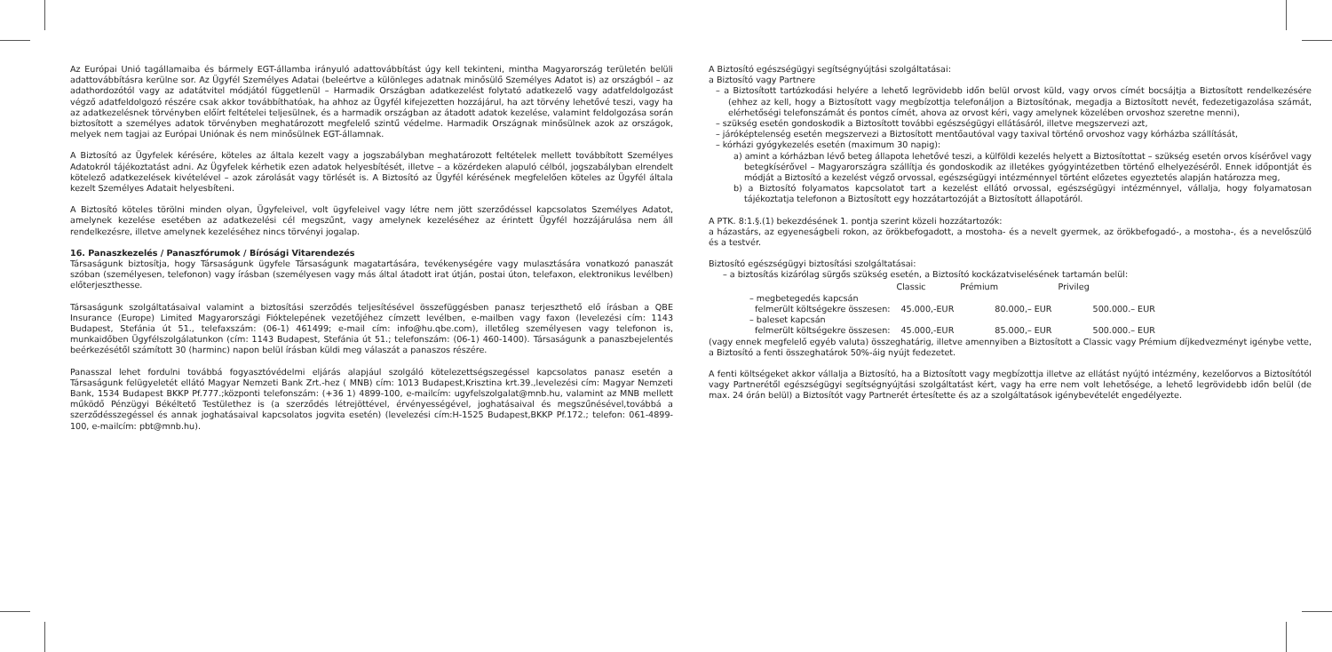Az Európai Unió tagállamaiba és bármely EGT-államba irányuló adattovábbítást úgy kell tekinteni, mintha Magyarország területén belüli adattovábbításra kerülne sor. Az Ügyfél Személyes Adatai (beleértve a különleges adatnak minősülő Személyes Adatot is) az országból – az adathordozótól vagy az adatátvitel módjától függetlenül – Harmadik Országban adatkezelést folytató adatkezelő vagy adatfeldolgozást végző adatfeldolgozó részére csak akkor továbbíthatóak, ha ahhoz az Ügyfél kifejezetten hozzájárul, ha azt törvény lehetővé teszi, vagy ha az adatkezelésnek törvényben előírt feltételei teljesülnek, és a harmadik országban az átadott adatok kezelése, valamint feldolgozása során biztosított a személyes adatok törvényben meghatározott megfelelő szintű védelme. Harmadik Országnak minősülnek azok az országok, melyek nem tagjai az Európai Uniónak és nem minősülnek EGT-államnak.
A Biztosító az Ügyfelek kérésére, köteles az általa kezelt vagy a jogszabályban meghatározott feltételek mellett továbbított Személyes Adatokról tájékoztatást adni. Az Ügyfelek kérhetik ezen adatok helyesbítését, illetve – a közérdeken alapuló célból, jogszabályban elrendelt kötelező adatkezelések kivételével – azok zárolását vagy törlését is. A Biztosító az Ügyfél kérésének megfelelően köteles az Ügyfél általa kezelt Személyes Adatait helyesbíteni.
A Biztosító köteles törölni minden olyan, Ügyfeleivel, volt ügyfeleivel vagy létre nem jött szerződéssel kapcsolatos Személyes Adatot, amelynek kezelése esetében az adatkezelési cél megszűnt, vagy amelynek kezeléséhez az érintett Ügyfél hozzájárulása nem áll rendelkezésre, illetve amelynek kezeléséhez nincs törvényi jogalap.
16. Panaszkezelés / Panaszfórumok / Bírósági Vitarendezés
Társaságunk biztosítja, hogy Társaságunk ügyfele Társaságunk magatartására, tevékenységére vagy mulasztására vonatkozó panaszát szóban (személyesen, telefonon) vagy írásban (személyesen vagy más által átadott irat útján, postai úton, telefaxon, elektronikus levélben) előterjeszthesse.
Társaságunk szolgáltatásaival valamint a biztosítási szerződés teljesítésével összefüggésben panasz terjeszthető elő írásban a QBE Insurance (Europe) Limited Magyarországi Fióktelepének vezetőjéhez címzett levélben, e-mailben vagy faxon (levelezési cím: 1143 Budapest, Stefánia út 51., telefaxszám: (06-1) 461499; e-mail cím: info@hu.qbe.com), illetőleg személyesen vagy telefonon is, munkaidőben Ügyfélszolgálatunkon (cím: 1143 Budapest, Stefánia út 51.; telefonszám: (06-1) 460-1400). Társaságunk a panaszbejelentés beérkezésétől számított 30 (harminc) napon belül írásban küldi meg válaszát a panaszos részére.
Panasszal lehet fordulni továbbá fogyasztóvédelmi eljárás alapjául szolgáló kötelezettségszegéssel kapcsolatos panasz esetén a Társaságunk felügyeletét ellátó Magyar Nemzeti Bank Zrt.-hez ( MNB) cím: 1013 Budapest,Krisztina krt.39.,levelezési cím: Magyar Nemzeti Bank, 1534 Budapest BKKP Pf.777.;központi telefonszám: (+36 1) 4899-100, e-mailcím: ugyfelszolgalat@mnb.hu, valamint az MNB mellett működő Pénzügyi Békéltető Testülethez is (a szerződés létrejöttével, érvényességével, joghatásaival és megszűnésével,továbbá a szerződésszegéssel és annak joghatásaival kapcsolatos jogvita esetén) (levelezési cím:H-1525 Budapest,BKKP Pf.172.; telefon: 061-4899-100, e-mailcím: pbt@mnb.hu).
A Biztosító egészségügyi segítségnyújtási szolgáltatásai:
a Biztosító vagy Partnere
– a Biztosított tartózkodási helyére a lehető legrövidebb időn belül orvost küld, vagy orvos címét bocsájtja a Biztosított rendelkezésére (ehhez az kell, hogy a Biztosított vagy megbízottja telefonáljon a Biztosítónak, megadja a Biztosított nevét, fedezetigazolása számát, elérhetőségi telefonszámát és pontos címét, ahova az orvost kéri, vagy amelynek közelében orvoshoz szeretne menni),
– szükség esetén gondoskodik a Biztosított további egészségügyi ellátásáról, illetve megszervezi azt,
– járóképtelenség esetén megszervezi a Biztosított mentőautóval vagy taxival történő orvoshoz vagy kórházba szállítását,
– kórházi gyógykezelés esetén (maximum 30 napig):
a) amint a kórházban lévő beteg állapota lehetővé teszi, a külföldi kezelés helyett a Biztosítottat – szükség esetén orvos kísérővel vagy betegkísérővel – Magyarországra szállítja és gondoskodik az illetékes gyógyintézetben történő elhelyezéséről. Ennek időpontját és módját a Biztosító a kezelést végző orvossal, egészségügyi intézménnyel történt előzetes egyeztetés alapján határozza meg,
b) a Biztosító folyamatos kapcsolatot tart a kezelést ellátó orvossal, egészségügyi intézménnyel, vállalja, hogy folyamatosan tájékoztatja telefonon a Biztosított egy hozzátartozóját a Biztosított állapotáról.
A PTK. 8:1.§.(1) bekezdésének 1. pontja szerint közeli hozzátartozók:
a házastárs, az egyeneságbeli rokon, az örökbefogadott, a mostoha- és a nevelt gyermek, az örökbefogadó-, a mostoha-, és a nevelőszülő és a testvér.
Biztosító egészségügyi biztosítási szolgáltatásai:
– a biztosítás kizárólag sürgős szükség esetén, a Biztosító kockázatviselésének tartamán belül:
| | Classic | Prémium | Privileg |
| – megbetegedés kapcsán | | | |
| felmerült költségekre összesen: | 45.000,-EUR | 80.000,– EUR | 500.000.– EUR |
| – baleset kapcsán | | | |
| felmerült költségekre összesen: | 45.000,-EUR | 85.000,– EUR | 500.000.– EUR |
(vagy ennek megfelelő egyéb valuta) összeghatárig, illetve amennyiben a Biztosított a Classic vagy Prémium díjkedvezményt igénybe vette, a Biztosító a fenti összeghatárok 50%-áig nyújt fedezetet.
A fenti költségeket akkor vállalja a Biztosító, ha a Biztosított vagy megbízottja illetve az ellátást nyújtó intézmény, kezelőorvos a Biztosítótól vagy Partnerétől egészségügyi segítségnyújtási szolgáltatást kért, vagy ha erre nem volt lehetősége, a lehető legrövidebb időn belül (de max. 24 órán belül) a Biztosítót vagy Partnerét értesítette és az a szolgáltatások igénybevételét engedélyezte.